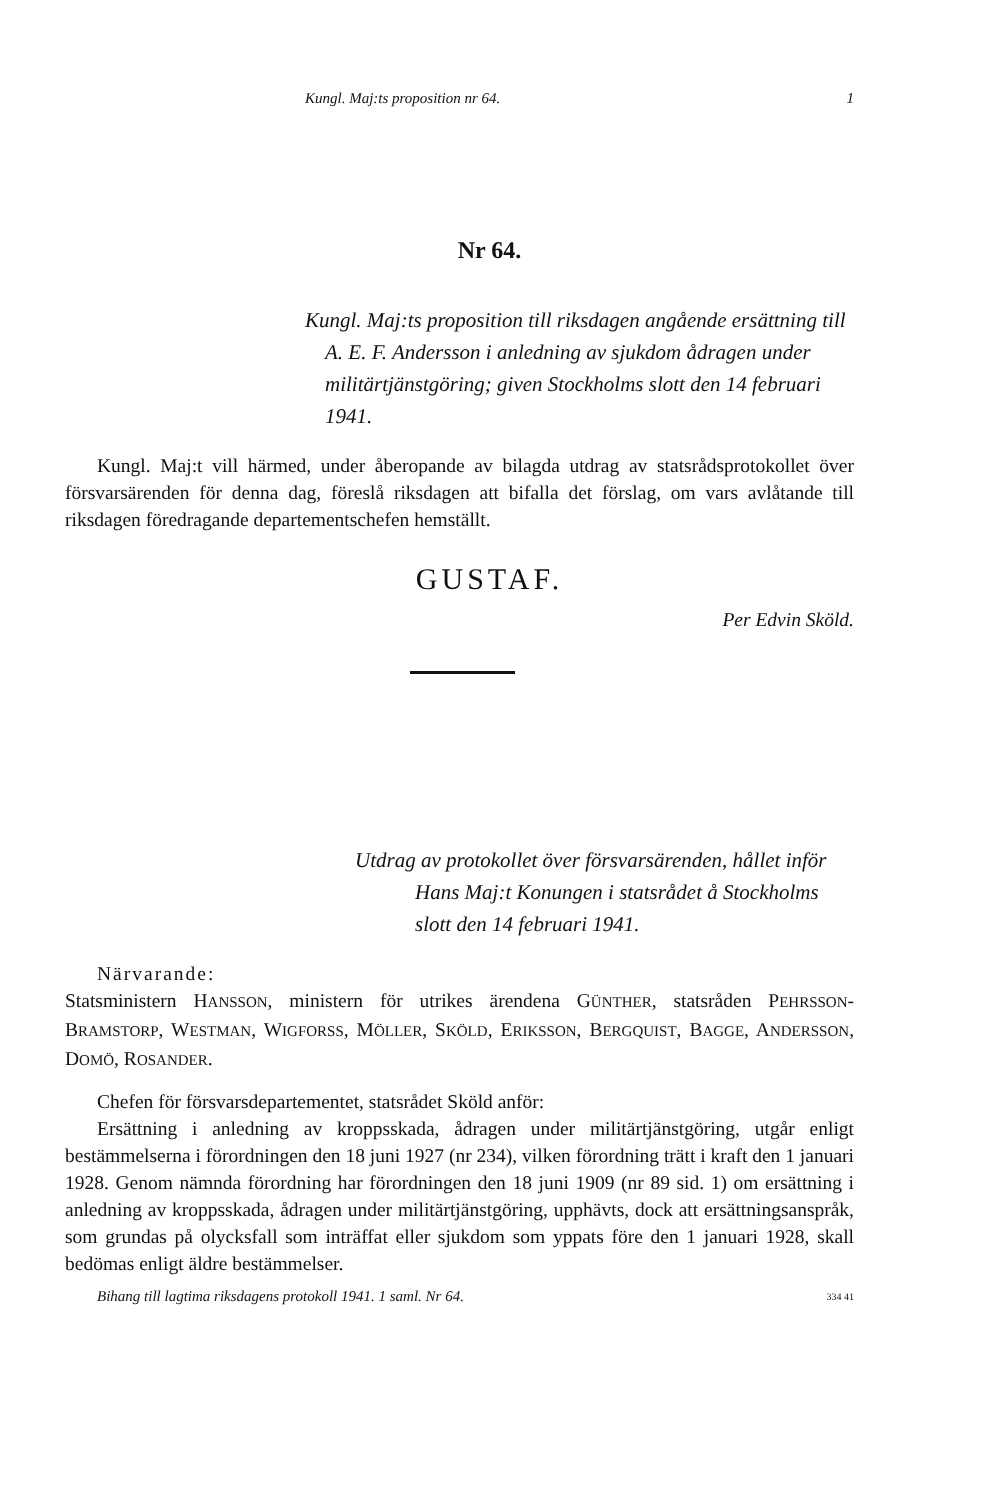Kungl. Maj:ts proposition nr 64. 1
Nr 64.
Kungl. Maj:ts proposition till riksdagen angående ersättning till A. E. F. Andersson i anledning av sjukdom ådragen under militärtjänstgöring; given Stockholms slott den 14 februari 1941.
Kungl. Maj:t vill härmed, under åberopande av bilagda utdrag av statsrådsprotokollet över försvarsärenden för denna dag, föreslå riksdagen att bifalla det förslag, om vars avlåtande till riksdagen föredragande departementschefen hemställt.
GUSTAF.
Per Edvin Sköld.
Utdrag av protokollet över försvarsärenden, hållet inför Hans Maj:t Konungen i statsrådet å Stockholms slott den 14 februari 1941.
Närvarande:
Statsministern HANSSON, ministern för utrikes ärendena GÜNTHER, statsråden PEHRSSON-BRAMSTORP, WESTMAN, WIGFORSS, MÖLLER, SKÖLD, ERIKSSON, BERGQUIST, BAGGE, ANDERSSON, DOMÖ, ROSANDER.
Chefen för försvarsdepartementet, statsrådet Sköld anför:
Ersättning i anledning av kroppsskada, ådragen under militärtjänstgöring, utgår enligt bestämmelserna i förordningen den 18 juni 1927 (nr 234), vilken förordning trätt i kraft den 1 januari 1928. Genom nämnda förordning har förordningen den 18 juni 1909 (nr 89 sid. 1) om ersättning i anledning av kroppsskada, ådragen under militärtjänstgöring, upphävts, dock att ersättningsanspråk, som grundas på olycksfall som inträffat eller sjukdom som yppats före den 1 januari 1928, skall bedömas enligt äldre bestämmelser.
Bihang till lagtima riksdagens protokoll 1941. 1 saml. Nr 64. 334 41